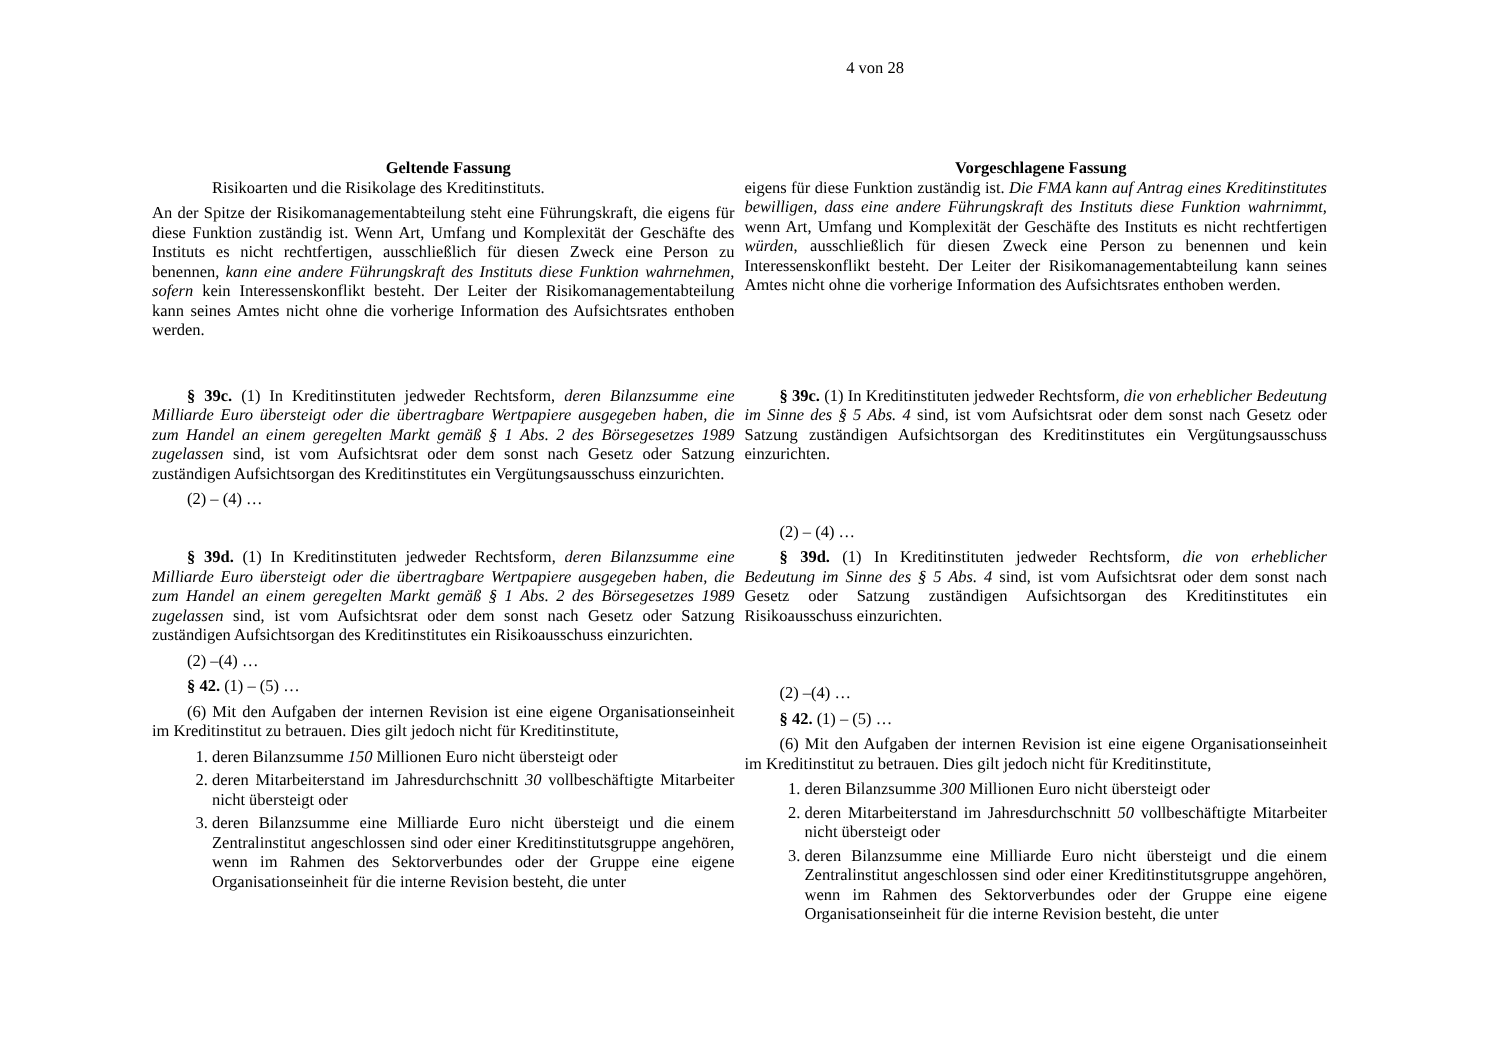4 von 28
| Geltende Fassung | Vorgeschlagene Fassung |
| --- | --- |
| Risikoarten und die Risikolage des Kreditinstituts. An der Spitze der Risikomanagementabteilung steht eine Führungskraft, die eigens für diese Funktion zuständig ist. Wenn Art, Umfang und Komplexität der Geschäfte des Instituts es nicht rechtfertigen, ausschließlich für diesen Zweck eine Person zu benennen , kann eine andere Führungskraft des Instituts diese Funktion wahrnehmen, sofern kein Interessenskonflikt besteht. Der Leiter der Risikomanagementabteilung kann seines Amtes nicht ohne die vorherige Information des Aufsichtsrates enthoben werden. | eigens für diese Funktion zuständig ist. Die FMA kann auf Antrag eines Kreditinstitutes bewilligen, dass eine andere Führungskraft des Instituts diese Funktion wahrnimmt, wenn Art, Umfang und Komplexität der Geschäfte des Instituts es nicht rechtfertigen würden , ausschließlich für diesen Zweck eine Person zu benennen und kein Interessenskonflikt besteht. Der Leiter der Risikomanagementabteilung kann seines Amtes nicht ohne die vorherige Information des Aufsichtsrates enthoben werden. |
| § 39c. (1) In Kreditinstituten jedweder Rechtsform, deren Bilanzsumme eine Milliarde Euro übersteigt oder die übertragbare Wertpapiere ausgegeben haben, die zum Handel an einem geregelten Markt gemäß § 1 Abs. 2 des Börsegesetzes 1989 zugelassen sind, ist vom Aufsichtsrat oder dem sonst nach Gesetz oder Satzung zuständigen Aufsichtsorgan des Kreditinstitutes ein Vergütungsausschuss einzurichten. (2) – (4) … | § 39c. (1) In Kreditinstituten jedweder Rechtsform, die von erheblicher Bedeutung im Sinne des § 5 Abs. 4 sind, ist vom Aufsichtsrat oder dem sonst nach Gesetz oder Satzung zuständigen Aufsichtsorgan des Kreditinstitutes ein Vergütungsausschuss einzurichten. (2) – (4) … |
| § 39d. (1) In Kreditinstituten jedweder Rechtsform, deren Bilanzsumme eine Milliarde Euro übersteigt oder die übertragbare Wertpapiere ausgegeben haben, die zum Handel an einem geregelten Markt gemäß § 1 Abs. 2 des Börsegesetzes 1989 zugelassen sind, ist vom Aufsichtsrat oder dem sonst nach Gesetz oder Satzung zuständigen Aufsichtsorgan des Kreditinstitutes ein Risikoausschuss einzurichten. (2) –(4) … § 42. (1) – (5) … (6) Mit den Aufgaben der internen Revision ist eine eigene Organisationseinheit im Kreditinstitut zu betrauen. Dies gilt jedoch nicht für Kreditinstitute, 1. deren Bilanzsumme 150 Millionen Euro nicht übersteigt oder 2. deren Mitarbeiterstand im Jahresdurchschnitt 30 vollbeschäftigte Mitarbeiter nicht übersteigt oder 3. deren Bilanzsumme eine Milliarde Euro nicht übersteigt und die einem Zentralinstitut angeschlossen sind oder einer Kreditinstitutsgruppe angehören, wenn im Rahmen des Sektorverbundes oder der Gruppe eine eigene Organisationseinheit für die interne Revision besteht, die unter | § 39d. (1) In Kreditinstituten jedweder Rechtsform, die von erheblicher Bedeutung im Sinne des § 5 Abs. 4 sind, ist vom Aufsichtsrat oder dem sonst nach Gesetz oder Satzung zuständigen Aufsichtsorgan des Kreditinstitutes ein Risikoausschuss einzurichten. (2) –(4) … § 42. (1) – (5) … (6) Mit den Aufgaben der internen Revision ist eine eigene Organisationseinheit im Kreditinstitut zu betrauen. Dies gilt jedoch nicht für Kreditinstitute, 1. deren Bilanzsumme 300 Millionen Euro nicht übersteigt oder 2. deren Mitarbeiterstand im Jahresdurchschnitt 50 vollbeschäftigte Mitarbeiter nicht übersteigt oder 3. deren Bilanzsumme eine Milliarde Euro nicht übersteigt und die einem Zentralinstitut angeschlossen sind oder einer Kreditinstitutsgruppe angehören, wenn im Rahmen des Sektorverbundes oder der Gruppe eine eigene Organisationseinheit für die interne Revision besteht, die unter |